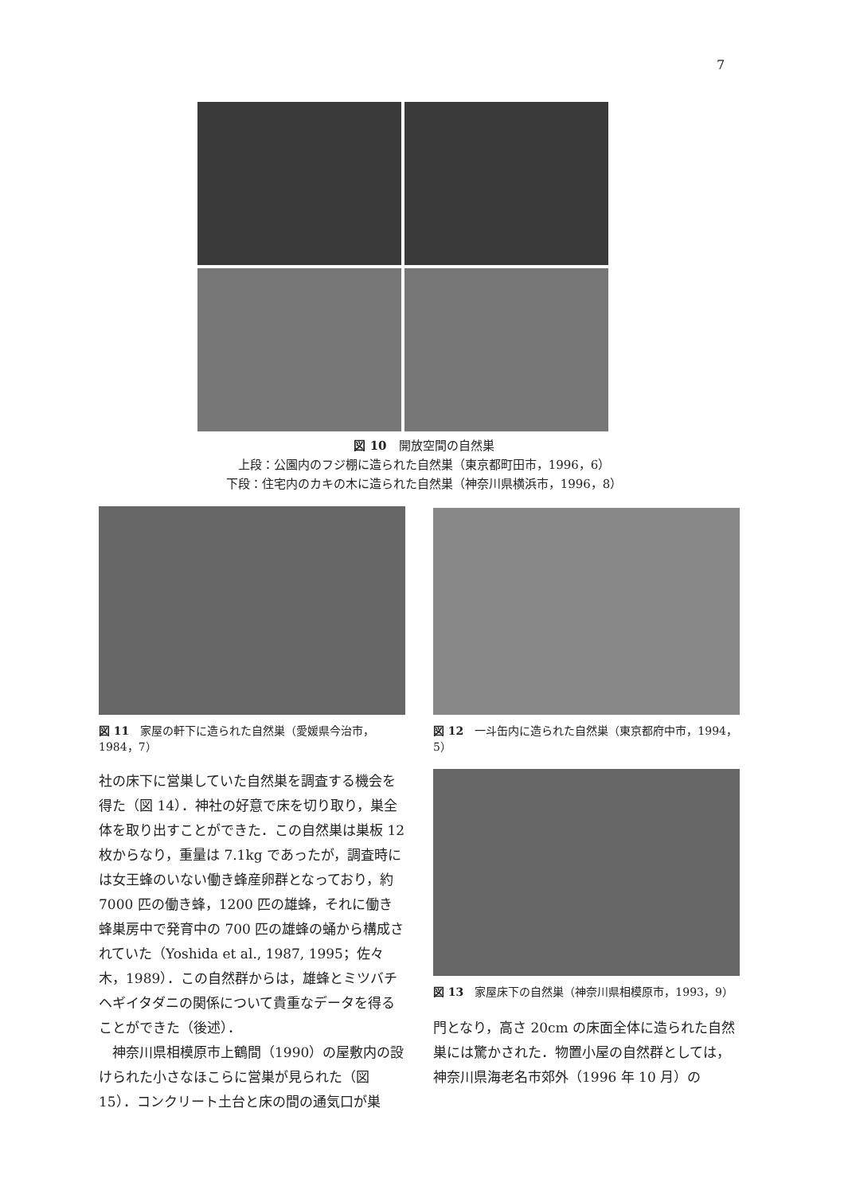7
図 10　開放空間の自然巣
上段：公園内のフジ棚に造られた自然巣（東京都町田市，1996，6）
下段：住宅内のカキの木に造られた自然巣（神奈川県横浜市，1996，8）
図 11　家屋の軒下に造られた自然巣（愛媛県今治市，1984，7）
社の床下に営巣していた自然巣を調査する機会を得た（図 14）．神社の好意で床を切り取り，巣全体を取り出すことができた．この自然巣は巣板 12 枚からなり，重量は 7.1kg であったが，調査時には女王蜂のいない働き蜂産卵群となっており，約 7000 匹の働き蜂，1200 匹の雄蜂，それに働き蜂巣房中で発育中の 700 匹の雄蜂の蛹から構成されていた（Yoshida et al., 1987, 1995；佐々木，1989）．この自然群からは，雄蜂とミツバチヘギイタダニの関係について貴重なデータを得ることができた（後述）．
　神奈川県相模原市上鶴間（1990）の屋敷内の設けられた小さなほこらに営巣が見られた（図 15）．コンクリート土台と床の間の通気口が巣
図 12　一斗缶内に造られた自然巣（東京都府中市，1994，5）
図 13　家屋床下の自然巣（神奈川県相模原市，1993，9）
門となり，高さ 20cm の床面全体に造られた自然巣には驚かされた．物置小屋の自然群としては，神奈川県海老名市郊外（1996 年 10 月）の